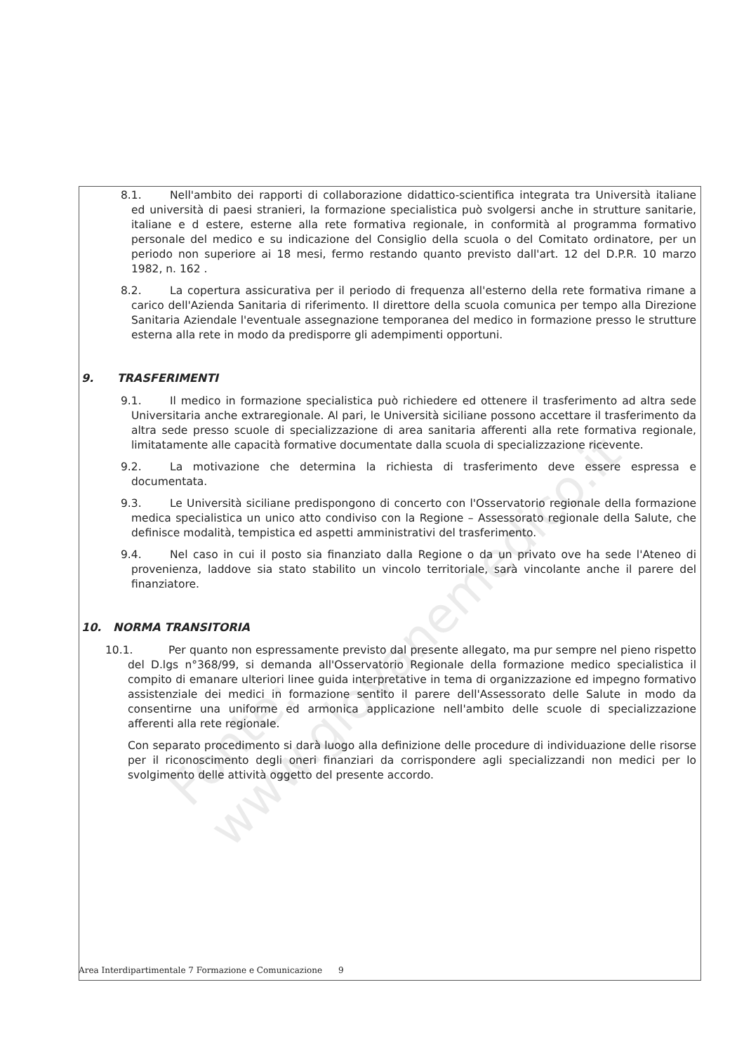8.1. Nell'ambito dei rapporti di collaborazione didattico-scientifica integrata tra Università italiane ed università di paesi stranieri, la formazione specialistica può svolgersi anche in strutture sanitarie, italiane e d estere, esterne alla rete formativa regionale, in conformità al programma formativo personale del medico e su indicazione del Consiglio della scuola o del Comitato ordinatore, per un periodo non superiore ai 18 mesi, fermo restando quanto previsto dall'art. 12 del D.P.R. 10 marzo 1982, n. 162 .
8.2. La copertura assicurativa per il periodo di frequenza all'esterno della rete formativa rimane a carico dell'Azienda Sanitaria di riferimento. Il direttore della scuola comunica per tempo alla Direzione Sanitaria Aziendale l'eventuale assegnazione temporanea del medico in formazione presso le strutture esterna alla rete in modo da predisporre gli adempimenti opportuni.
9. TRASFERIMENTI
9.1. Il medico in formazione specialistica può richiedere ed ottenere il trasferimento ad altra sede Universitaria anche extraregionale. Al pari, le Università siciliane possono accettare il trasferimento da altra sede presso scuole di specializzazione di area sanitaria afferenti alla rete formativa regionale, limitatamente alle capacità formative documentate dalla scuola di specializzazione ricevente.
9.2. La motivazione che determina la richiesta di trasferimento deve essere espressa e documentata.
9.3. Le Università siciliane predispongono di concerto con l'Osservatorio regionale della formazione medica specialistica un unico atto condiviso con la Regione – Assessorato regionale della Salute, che definisce modalità, tempistica ed aspetti amministrativi del trasferimento.
9.4. Nel caso in cui il posto sia finanziato dalla Regione o da un privato ove ha sede l'Ateneo di provenienza, laddove sia stato stabilito un vincolo territoriale, sarà vincolante anche il parere del finanziatore.
10. NORMA TRANSITORIA
10.1. Per quanto non espressamente previsto dal presente allegato, ma pur sempre nel pieno rispetto del D.lgs n°368/99, si demanda all'Osservatorio Regionale della formazione medico specialistica il compito di emanare ulteriori linee guida interpretative in tema di organizzazione ed impegno formativo assistenziale dei medici in formazione sentito il parere dell'Assessorato delle Salute in modo da consentirne una uniforme ed armonica applicazione nell'ambito delle scuole di specializzazione afferenti alla rete regionale.
Con separato procedimento si darà luogo alla definizione delle procedure di individuazione delle risorse per il riconoscimento degli oneri finanziari da corrispondere agli specializzandi non medici per lo svolgimento delle attività oggetto del presente accordo.
Area Interdipartimentale 7 Formazione e Comunicazione 9
Fonte: www.giovanemedico.it